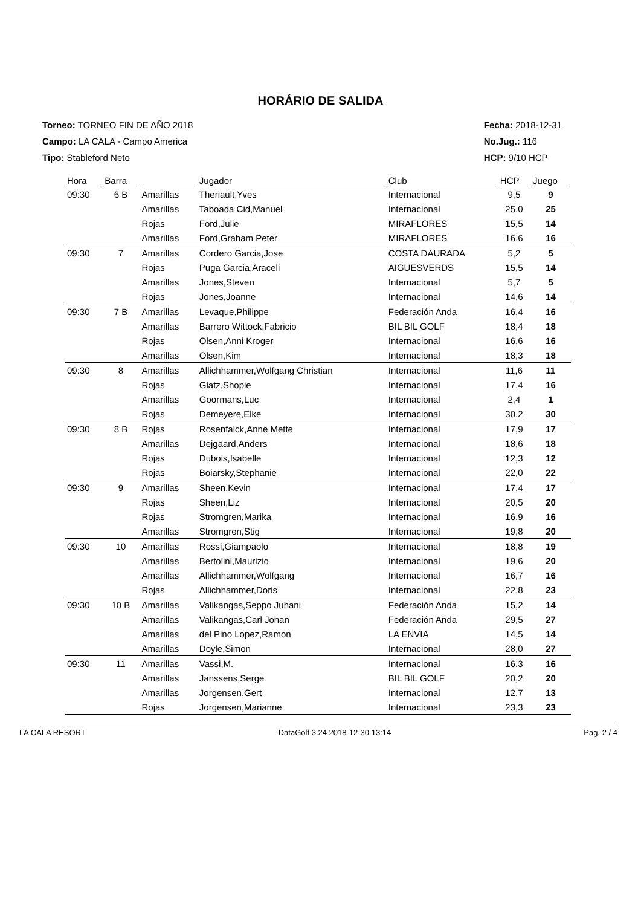HORÁRIO DE SALIDA
Torneo: TORNEO FIN DE AÑO 2018
Campo: LA CALA - Campo America
Tipo: Stableford Neto
Fecha: 2018-12-31
No.Jug.: 116
HCP: 9/10 HCP
| Hora | Barra | | Jugador | Club | HCP | Juego |
| --- | --- | --- | --- | --- | --- | --- |
| 09:30 | 6 B | Amarillas | Theriault,Yves | Internacional | 9,5 | 9 |
| | | Amarillas | Taboada Cid,Manuel | Internacional | 25,0 | 25 |
| | | Rojas | Ford,Julie | MIRAFLORES | 15,5 | 14 |
| | | Amarillas | Ford,Graham Peter | MIRAFLORES | 16,6 | 16 |
| 09:30 | 7 | Amarillas | Cordero Garcia,Jose | COSTA DAURADA | 5,2 | 5 |
| | | Rojas | Puga Garcia,Araceli | AIGUESVERDS | 15,5 | 14 |
| | | Amarillas | Jones,Steven | Internacional | 5,7 | 5 |
| | | Rojas | Jones,Joanne | Internacional | 14,6 | 14 |
| 09:30 | 7 B | Amarillas | Levaque,Philippe | Federación Anda | 16,4 | 16 |
| | | Amarillas | Barrero Wittock,Fabricio | BIL BIL GOLF | 18,4 | 18 |
| | | Rojas | Olsen,Anni Kroger | Internacional | 16,6 | 16 |
| | | Amarillas | Olsen,Kim | Internacional | 18,3 | 18 |
| 09:30 | 8 | Amarillas | Allichhammer,Wolfgang Christian | Internacional | 11,6 | 11 |
| | | Rojas | Glatz,Shopie | Internacional | 17,4 | 16 |
| | | Amarillas | Goormans,Luc | Internacional | 2,4 | 1 |
| | | Rojas | Demeyere,Elke | Internacional | 30,2 | 30 |
| 09:30 | 8 B | Rojas | Rosenfalck,Anne Mette | Internacional | 17,9 | 17 |
| | | Amarillas | Dejgaard,Anders | Internacional | 18,6 | 18 |
| | | Rojas | Dubois,Isabelle | Internacional | 12,3 | 12 |
| | | Rojas | Boiarsky,Stephanie | Internacional | 22,0 | 22 |
| 09:30 | 9 | Amarillas | Sheen,Kevin | Internacional | 17,4 | 17 |
| | | Rojas | Sheen,Liz | Internacional | 20,5 | 20 |
| | | Rojas | Stromgren,Marika | Internacional | 16,9 | 16 |
| | | Amarillas | Stromgren,Stig | Internacional | 19,8 | 20 |
| 09:30 | 10 | Amarillas | Rossi,Giampaolo | Internacional | 18,8 | 19 |
| | | Amarillas | Bertolini,Maurizio | Internacional | 19,6 | 20 |
| | | Amarillas | Allichhammer,Wolfgang | Internacional | 16,7 | 16 |
| | | Rojas | Allichhammer,Doris | Internacional | 22,8 | 23 |
| 09:30 | 10 B | Amarillas | Valikangas,Seppo Juhani | Federación Anda | 15,2 | 14 |
| | | Amarillas | Valikangas,Carl Johan | Federación Anda | 29,5 | 27 |
| | | Amarillas | del Pino Lopez,Ramon | LA ENVIA | 14,5 | 14 |
| | | Amarillas | Doyle,Simon | Internacional | 28,0 | 27 |
| 09:30 | 11 | Amarillas | Vassi,M. | Internacional | 16,3 | 16 |
| | | Amarillas | Janssens,Serge | BIL BIL GOLF | 20,2 | 20 |
| | | Amarillas | Jorgensen,Gert | Internacional | 12,7 | 13 |
| | | Rojas | Jorgensen,Marianne | Internacional | 23,3 | 23 |
LA CALA RESORT DataGolf 3.24 2018-12-30 13:14 Pag. 2 / 4